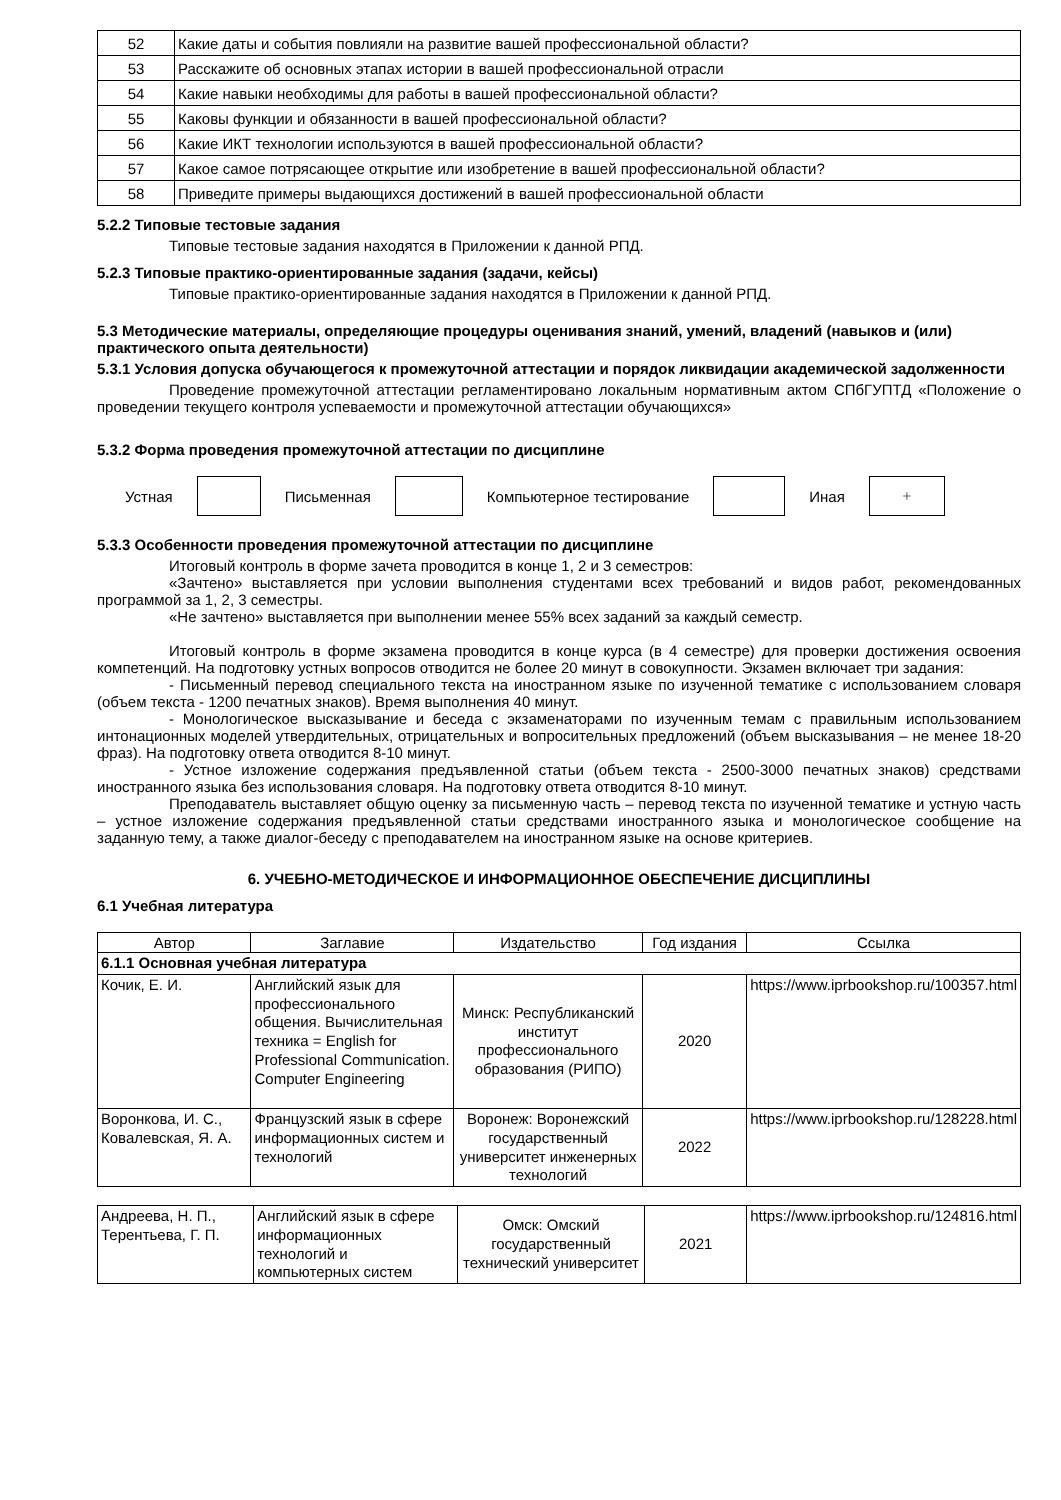| 52 | Какие даты и события повлияли на развитие вашей профессиональной области? |
| 53 | Расскажите об основных этапах истории в вашей профессиональной отрасли |
| 54 | Какие навыки необходимы для работы в вашей профессиональной области? |
| 55 | Каковы функции и обязанности в вашей профессиональной области? |
| 56 | Какие ИКТ технологии используются в вашей профессиональной области? |
| 57 | Какое самое потрясающее открытие или изобретение в вашей профессиональной области? |
| 58 | Приведите примеры выдающихся достижений в вашей профессиональной области |
5.2.2 Типовые тестовые задания
Типовые тестовые задания находятся в Приложении к данной РПД.
5.2.3 Типовые практико-ориентированные задания (задачи, кейсы)
Типовые практико-ориентированные задания находятся в Приложении к данной РПД.
5.3 Методические материалы, определяющие процедуры оценивания знаний, умений, владений (навыков и (или) практического опыта деятельности)
5.3.1 Условия допуска обучающегося к промежуточной аттестации и порядок ликвидации академической задолженности
Проведение промежуточной аттестации регламентировано локальным нормативным актом СПбГУПТД «Положение о проведении текущего контроля успеваемости и промежуточной аттестации обучающихся»
5.3.2 Форма проведения промежуточной аттестации по дисциплине
Устная Письменная Компьютерное тестирование Иная
+
5.3.3 Особенности проведения промежуточной аттестации по дисциплине
Итоговый контроль в форме зачета проводится в конце 1, 2 и 3 семестров:
«Зачтено» выставляется при условии выполнения студентами всех требований и видов работ, рекомендованных программой за 1, 2, 3 семестры.
«Не зачтено» выставляется при выполнении менее 55% всех заданий за каждый семестр.
Итоговый контроль в форме экзамена проводится в конце курса (в 4 семестре) для проверки достижения освоения компетенций. На подготовку устных вопросов отводится не более 20 минут в совокупности. Экзамен включает три задания:
- Письменный перевод специального текста на иностранном языке по изученной тематике с использованием словаря (объем текста - 1200 печатных знаков). Время выполнения 40 минут.
- Монологическое высказывание и беседа с экзаменаторами по изученным темам с правильным использованием интонационных моделей утвердительных, отрицательных и вопросительных предложений (объем высказывания – не менее 18-20 фраз). На подготовку ответа отводится 8-10 минут.
- Устное изложение содержания предъявленной статьи (объем текста - 2500-3000 печатных знаков) средствами иностранного языка без использования словаря. На подготовку ответа отводится 8-10 минут.
Преподаватель выставляет общую оценку за письменную часть – перевод текста по изученной тематике и устную часть – устное изложение содержания предъявленной статьи средствами иностранного языка и монологическое сообщение на заданную тему, а также диалог-беседу с преподавателем на иностранном языке на основе критериев.
6. УЧЕБНО-МЕТОДИЧЕСКОЕ И ИНФОРМАЦИОННОЕ ОБЕСПЕЧЕНИЕ ДИСЦИПЛИНЫ
6.1 Учебная литература
| Автор | Заглавие | Издательство | Год издания | Ссылка |
| --- | --- | --- | --- | --- |
| 6.1.1 Основная учебная литература | | | | |
| Кочик, Е. И. | Английский язык для профессионального общения. Вычислительная техника = English for Professional Communication. Computer Engineering | Минск: Республиканский институт профессионального образования (РИПО) | 2020 | https://www.iprbookshop.ru/100357.html |
| Воронкова, И. С., Ковалевская, Я. А. | Французский язык в сфере информационных систем и технологий | Воронеж: Воронежский государственный университет инженерных технологий | 2022 | https://www.iprbookshop.ru/128228.html |
| Андреева, Н. П., Терентьева, Г. П. | Английский язык в сфере информационных технологий и компьютерных систем | Омск: Омский государственный технический университет | 2021 | https://www.iprbookshop.ru/124816.html |